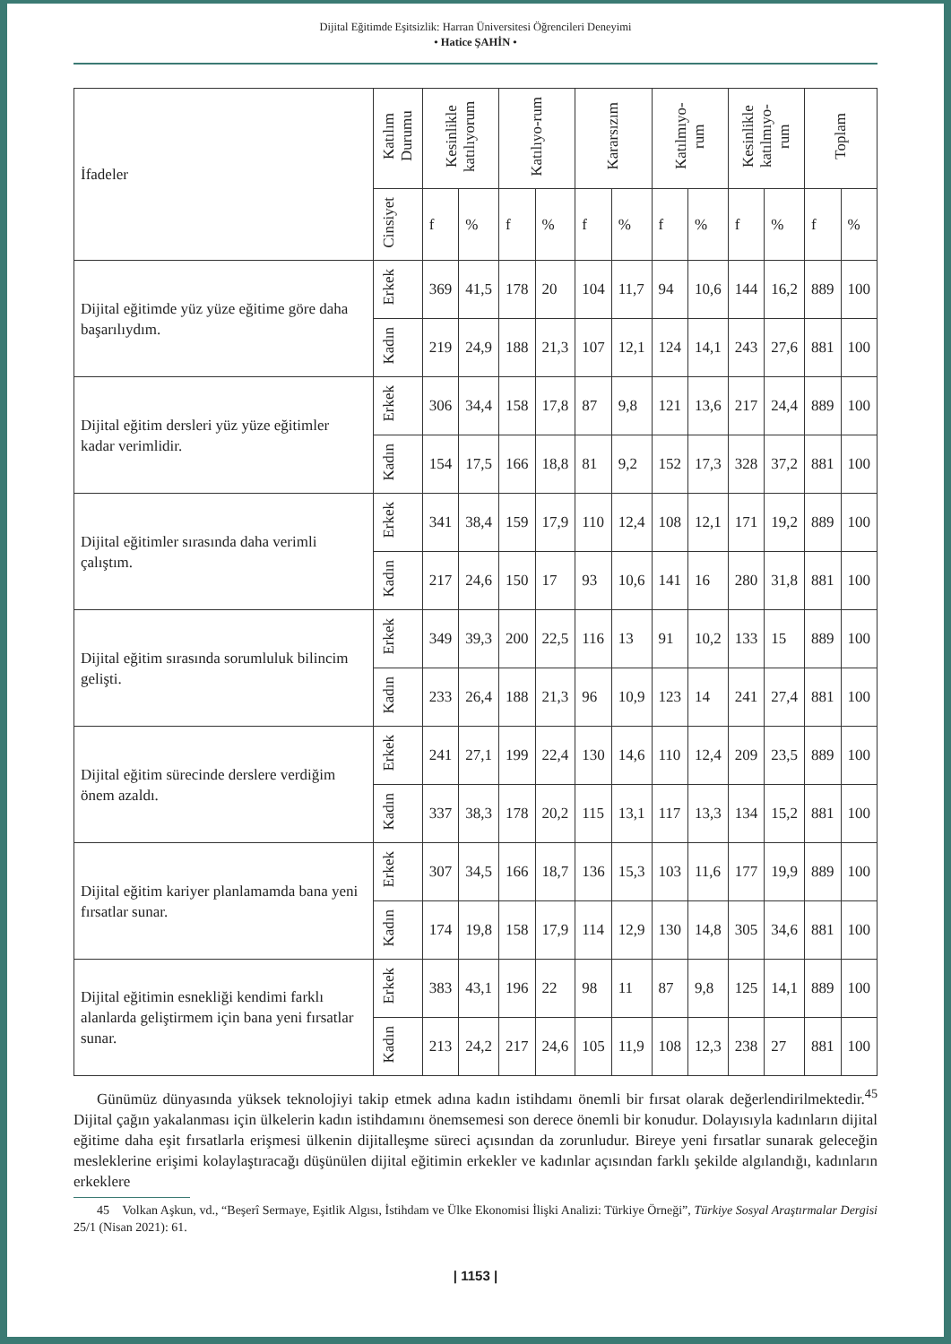Dijital Eğitimde Eşitsizlik: Harran Üniversitesi Öğrencileri Deneyimi
• Hatice ŞAHİN •
| İfadeler | Katılım Durumu | Kesinlikle katılıyorum | | Katılıyo-rum | | Kararsızım | | Katılmıyo-rum | | Kesinlikle katılmıyo-rum | | Toplam | |
| --- | --- | --- | --- | --- | --- | --- | --- | --- | --- | --- | --- | --- | --- |
| | Cinsiyet | f | % | f | % | f | % | f | % | f | % | f | % |
| Dijital eğitimde yüz yüze eğitime göre daha başarılıydım. | Erkek | 369 | 41,5 | 178 | 20 | 104 | 11,7 | 94 | 10,6 | 144 | 16,2 | 889 | 100 |
| | Kadın | 219 | 24,9 | 188 | 21,3 | 107 | 12,1 | 124 | 14,1 | 243 | 27,6 | 881 | 100 |
| Dijital eğitim dersleri yüz yüze eğitimler kadar verimlidir. | Erkek | 306 | 34,4 | 158 | 17,8 | 87 | 9,8 | 121 | 13,6 | 217 | 24,4 | 889 | 100 |
| | Kadın | 154 | 17,5 | 166 | 18,8 | 81 | 9,2 | 152 | 17,3 | 328 | 37,2 | 881 | 100 |
| Dijital eğitimler sırasında daha verimli çalıştım. | Erkek | 341 | 38,4 | 159 | 17,9 | 110 | 12,4 | 108 | 12,1 | 171 | 19,2 | 889 | 100 |
| | Kadın | 217 | 24,6 | 150 | 17 | 93 | 10,6 | 141 | 16 | 280 | 31,8 | 881 | 100 |
| Dijital eğitim sırasında sorumluluk bilincim gelişti. | Erkek | 349 | 39,3 | 200 | 22,5 | 116 | 13 | 91 | 10,2 | 133 | 15 | 889 | 100 |
| | Kadın | 233 | 26,4 | 188 | 21,3 | 96 | 10,9 | 123 | 14 | 241 | 27,4 | 881 | 100 |
| Dijital eğitim sürecinde derslere verdiğim önem azaldı. | Erkek | 241 | 27,1 | 199 | 22,4 | 130 | 14,6 | 110 | 12,4 | 209 | 23,5 | 889 | 100 |
| | Kadın | 337 | 38,3 | 178 | 20,2 | 115 | 13,1 | 117 | 13,3 | 134 | 15,2 | 881 | 100 |
| Dijital eğitim kariyer planlamamda bana yeni fırsatlar sunar. | Erkek | 307 | 34,5 | 166 | 18,7 | 136 | 15,3 | 103 | 11,6 | 177 | 19,9 | 889 | 100 |
| | Kadın | 174 | 19,8 | 158 | 17,9 | 114 | 12,9 | 130 | 14,8 | 305 | 34,6 | 881 | 100 |
| Dijital eğitimin esnekliği kendimi farklı alanlarda geliştirmem için bana yeni fırsatlar sunar. | Erkek | 383 | 43,1 | 196 | 22 | 98 | 11 | 87 | 9,8 | 125 | 14,1 | 889 | 100 |
| | Kadın | 213 | 24,2 | 217 | 24,6 | 105 | 11,9 | 108 | 12,3 | 238 | 27 | 881 | 100 |
Günümüz dünyasında yüksek teknolojiyi takip etmek adına kadın istihdamı önemli bir fırsat olarak değerlendirilmektedir.<sup>45</sup> Dijital çağın yakalanması için ülkelerin kadın istihdamını önemsemesi son derece önemli bir konudur. Dolayısıyla kadınların dijital eğitime daha eşit fırsatlarla erişmesi ülkenin dijitalleşme süreci açısından da zorunludur. Bireye yeni fırsatlar sunarak geleceğin mesleklerine erişimi kolaylaştıracağı düşünülen dijital eğitimin erkekler ve kadınlar açısından farklı şekilde algılandığı, kadınların erkeklere
45 Volkan Aşkun, vd., “Beşerî Sermaye, Eşitlik Algısı, İstihdam ve Ülke Ekonomisi İlişki Analizi: Türkiye Örneği”, Türkiye Sosyal Araştırmalar Dergisi 25/1 (Nisan 2021): 61.
| 1153 |